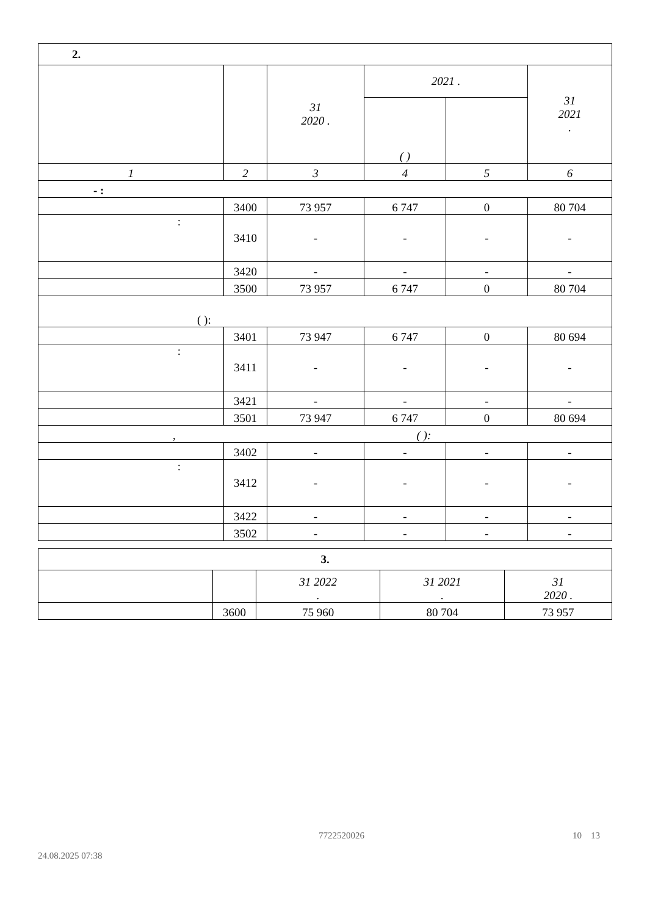| 2. | | | | | |
| | | 31 2020 . | 2021 . | | 31 2021 . |
| | | | ( ) | | |
| 1 | 2 | 3 | 4 | 5 | 6 |
| - : | | | | | |
| | 3400 | 73 957 | 6 747 | 0 | 80 704 |
| : | 3410 | - | - | - | - |
| | 3420 | - | - | - | - |
| | 3500 | 73 957 | 6 747 | 0 | 80 704 |
| ( ): | | | | | |
| | 3401 | 73 947 | 6 747 | 0 | 80 694 |
| : | 3411 | - | - | - | - |
| | 3421 | - | - | - | - |
| | 3501 | 73 947 | 6 747 | 0 | 80 694 |
| , ( ): | | | | | |
| | 3402 | - | - | - | - |
| : | 3412 | - | - | - | - |
| | 3422 | - | - | - | - |
| | 3502 | - | - | - | - |
| 3. | | | | |
| | | 31 2022 . | 31 2021 . | 31 2020 . |
| | 3600 | 75 960 | 80 704 | 73 957 |
7722520026 10 13
24.08.2025 07:38